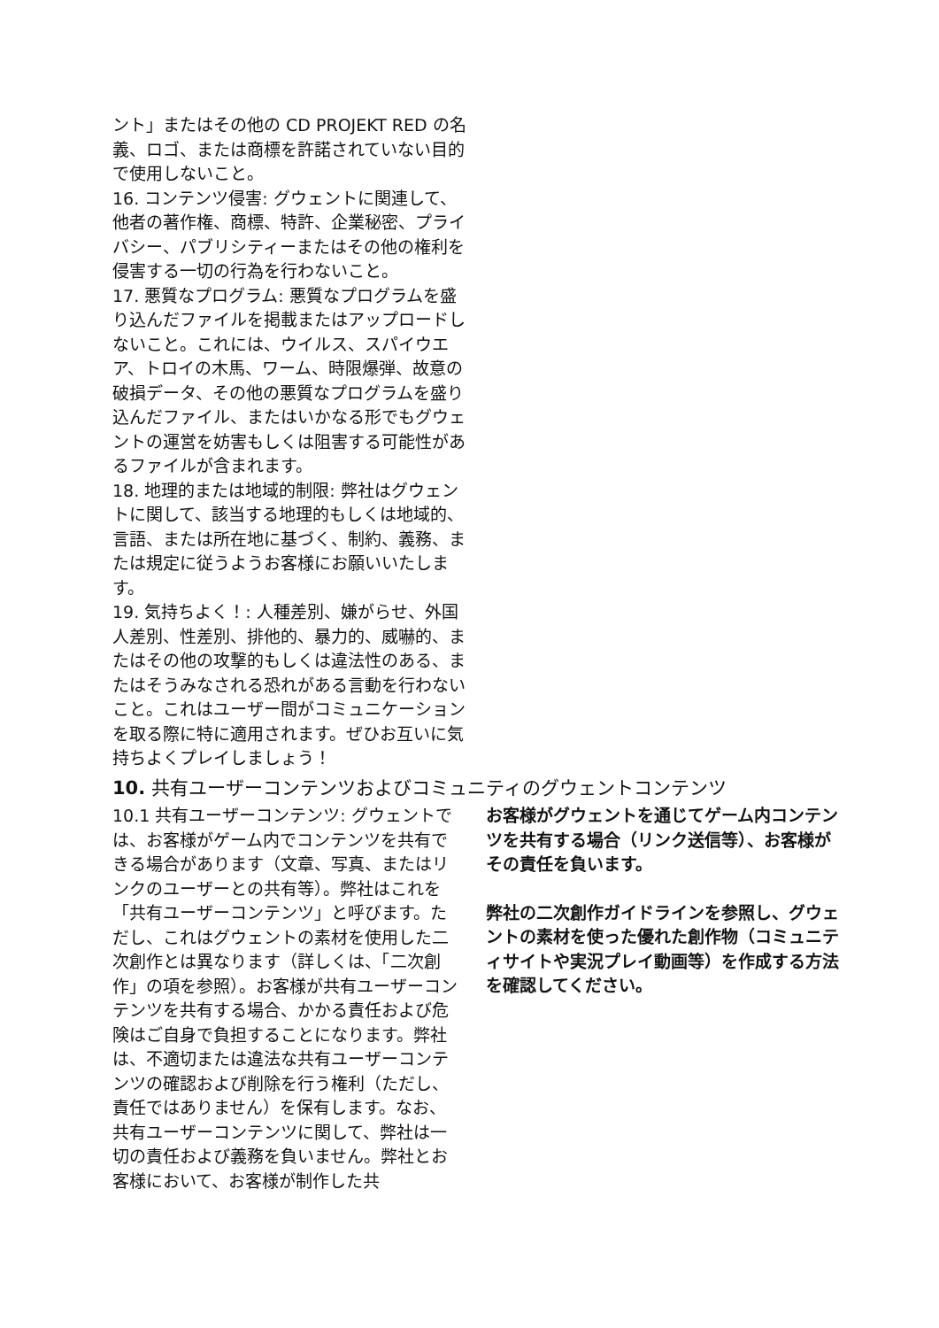ント」またはその他の CD PROJEKT RED の名義、ロゴ、または商標を許諾されていない目的で使用しないこと。
16. コンテンツ侵害: グウェントに関連して、他者の著作権、商標、特許、企業秘密、プライバシー、パブリシティーまたはその他の権利を侵害する一切の行為を行わないこと。
17. 悪質なプログラム: 悪質なプログラムを盛り込んだファイルを掲載またはアップロードしないこと。これには、ウイルス、スパイウエア、トロイの木馬、ワーム、時限爆弾、故意の破損データ、その他の悪質なプログラムを盛り込んだファイル、またはいかなる形でもグウェントの運営を妨害もしくは阻害する可能性があるファイルが含まれます。
18. 地理的または地域的制限: 弊社はグウェントに関して、該当する地理的もしくは地域的、言語、または所在地に基づく、制約、義務、または規定に従うようお客様にお願いいたします。
19. 気持ちよく！: 人種差別、嫌がらせ、外国人差別、性差別、排他的、暴力的、威嚇的、またはその他の攻撃的もしくは違法性のある、またはそうみなされる恐れがある言動を行わないこと。これはユーザー間がコミュニケーションを取る際に特に適用されます。ぜひお互いに気持ちよくプレイしましょう！
10. 共有ユーザーコンテンツおよびコミュニティのグウェントコンテンツ
10.1 共有ユーザーコンテンツ: グウェントでは、お客様がゲーム内でコンテンツを共有できる場合があります（文章、写真、またはリンクのユーザーとの共有等）。弊社はこれを「共有ユーザーコンテンツ」と呼びます。ただし、これはグウェントの素材を使用した二次創作とは異なります（詳しくは、「二次創作」の項を参照）。お客様が共有ユーザーコンテンツを共有する場合、かかる責任および危険はご自身で負担することになります。弊社は、不適切または違法な共有ユーザーコンテンツの確認および削除を行う権利（ただし、責任ではありません）を保有します。なお、共有ユーザーコンテンツに関して、弊社は一切の責任および義務を負いません。弊社とお客様において、お客様が制作した共
お客様がグウェントを通じてゲーム内コンテンツを共有する場合（リンク送信等）、お客様がその責任を負います。
弊社の二次創作ガイドラインを参照し、グウェントの素材を使った優れた創作物（コミュニティサイトや実況プレイ動画等）を作成する方法を確認してください。